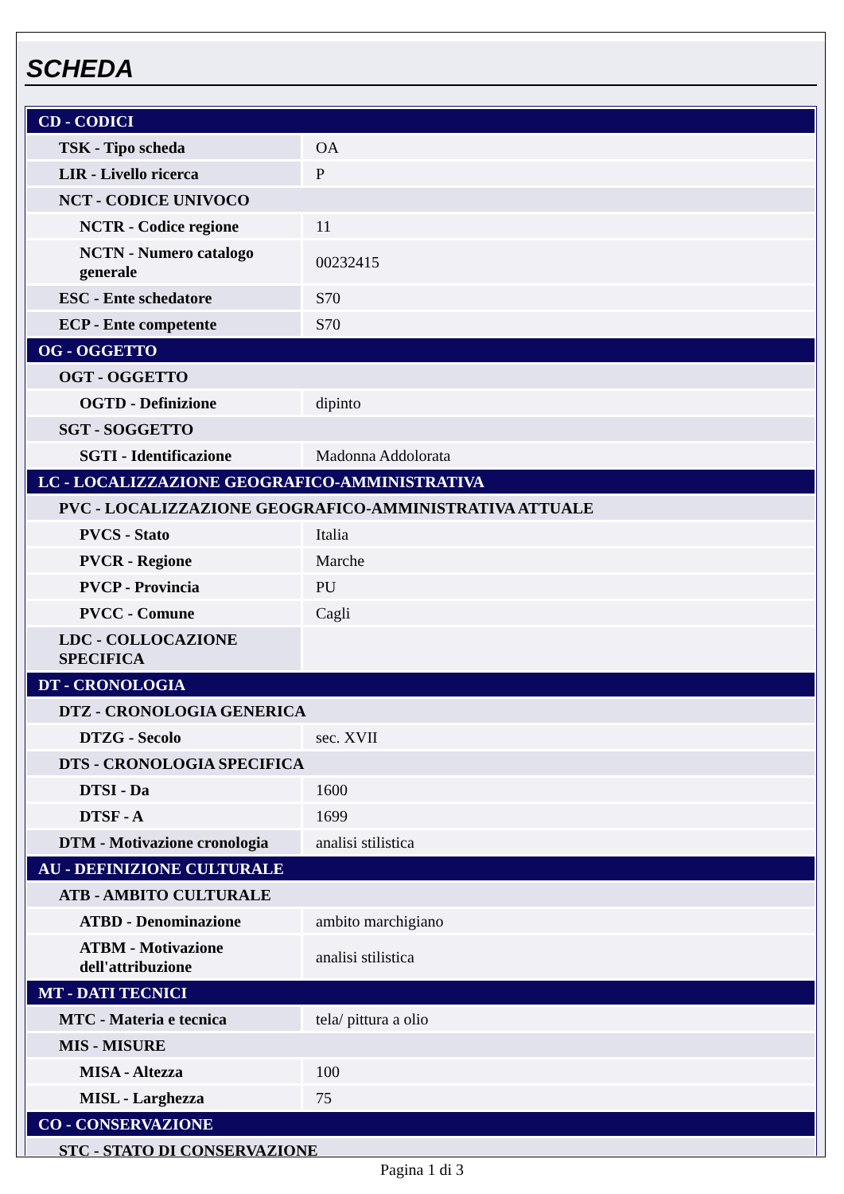SCHEDA
| CD - CODICI | |
| TSK - Tipo scheda | OA |
| LIR - Livello ricerca | P |
| NCT - CODICE UNIVOCO | |
| NCTR - Codice regione | 11 |
| NCTN - Numero catalogo generale | 00232415 |
| ESC - Ente schedatore | S70 |
| ECP - Ente competente | S70 |
| OG - OGGETTO | |
| OGT - OGGETTO | |
| OGTD - Definizione | dipinto |
| SGT - SOGGETTO | |
| SGTI - Identificazione | Madonna Addolorata |
| LC - LOCALIZZAZIONE GEOGRAFICO-AMMINISTRATIVA | |
| PVC - LOCALIZZAZIONE GEOGRAFICO-AMMINISTRATIVA ATTUALE | |
| PVCS - Stato | Italia |
| PVCR - Regione | Marche |
| PVCP - Provincia | PU |
| PVCC - Comune | Cagli |
| LDC - COLLOCAZIONE SPECIFICA | |
| DT - CRONOLOGIA | |
| DTZ - CRONOLOGIA GENERICA | |
| DTZG - Secolo | sec. XVII |
| DTS - CRONOLOGIA SPECIFICA | |
| DTSI - Da | 1600 |
| DTSF - A | 1699 |
| DTM - Motivazione cronologia | analisi stilistica |
| AU - DEFINIZIONE CULTURALE | |
| ATB - AMBITO CULTURALE | |
| ATBD - Denominazione | ambito marchigiano |
| ATBM - Motivazione dell'attribuzione | analisi stilistica |
| MT - DATI TECNICI | |
| MTC - Materia e tecnica | tela/ pittura a olio |
| MIS - MISURE | |
| MISA - Altezza | 100 |
| MISL - Larghezza | 75 |
| CO - CONSERVAZIONE | |
| STC - STATO DI CONSERVAZIONE | |
Pagina 1 di 3